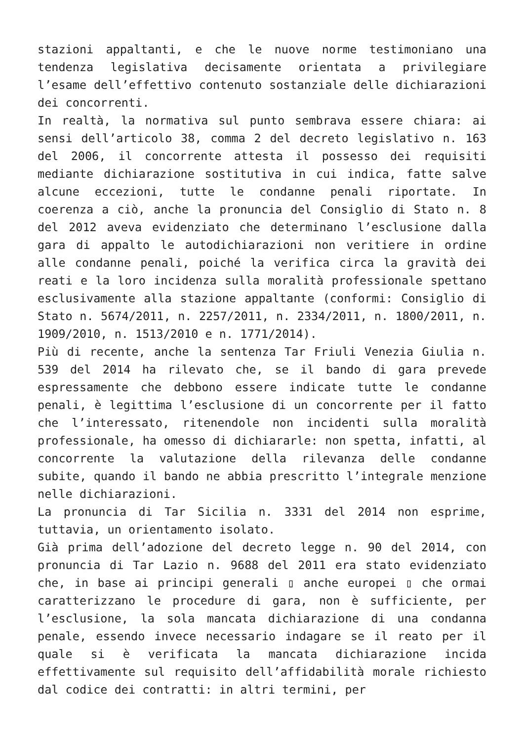stazioni appaltanti, e che le nuove norme testimoniano una tendenza legislativa decisamente orientata a privilegiare l’esame dell’effettivo contenuto sostanziale delle dichiarazioni dei concorrenti.
In realtà, la normativa sul punto sembrava essere chiara: ai sensi dell’articolo 38, comma 2 del decreto legislativo n. 163 del 2006, il concorrente attesta il possesso dei requisiti mediante dichiarazione sostitutiva in cui indica, fatte salve alcune eccezioni, tutte le condanne penali riportate. In coerenza a ciò, anche la pronuncia del Consiglio di Stato n. 8 del 2012 aveva evidenziato che determinano l’esclusione dalla gara di appalto le autodichiarazioni non veritiere in ordine alle condanne penali, poiché la verifica circa la gravità dei reati e la loro incidenza sulla moralità professionale spettano esclusivamente alla stazione appaltante (conformi: Consiglio di Stato n. 5674/2011, n. 2257/2011, n. 2334/2011, n. 1800/2011, n. 1909/2010, n. 1513/2010 e n. 1771/2014).
Più di recente, anche la sentenza Tar Friuli Venezia Giulia n. 539 del 2014 ha rilevato che, se il bando di gara prevede espressamente che debbono essere indicate tutte le condanne penali, è legittima l’esclusione di un concorrente per il fatto che l’interessato, ritenendole non incidenti sulla moralità professionale, ha omesso di dichiararle: non spetta, infatti, al concorrente la valutazione della rilevanza delle condanne subite, quando il bando ne abbia prescritto l’integrale menzione nelle dichiarazioni.
La pronuncia di Tar Sicilia n. 3331 del 2014 non esprime, tuttavia, un orientamento isolato.
Già prima dell’adozione del decreto legge n. 90 del 2014, con pronuncia di Tar Lazio n. 9688 del 2011 era stato evidenziato che, in base ai principi generali ▯ anche europei ▯ che ormai caratterizzano le procedure di gara, non è sufficiente, per l’esclusione, la sola mancata dichiarazione di una condanna penale, essendo invece necessario indagare se il reato per il quale si è verificata la mancata dichiarazione incida effettivamente sul requisito dell’affidabilità morale richiesto dal codice dei contratti: in altri termini, per